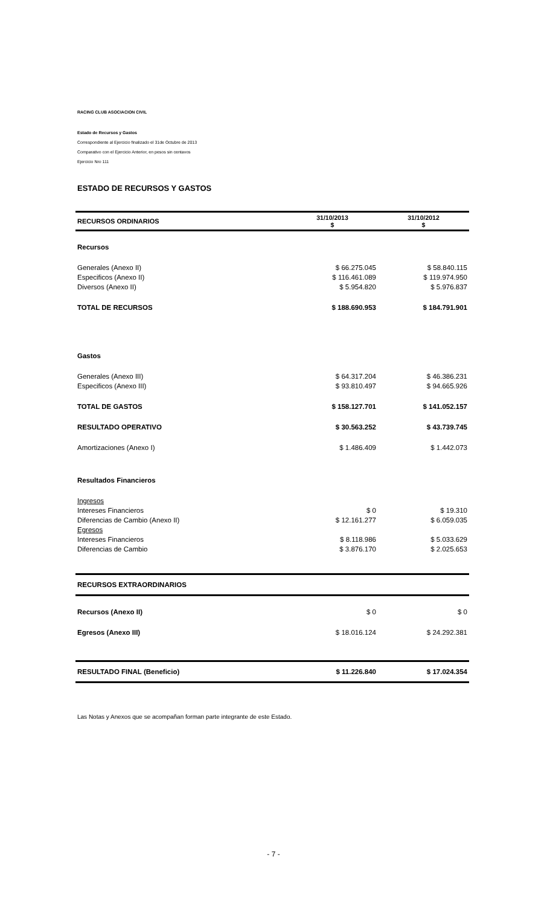RACING CLUB ASOCIACION CIVIL
Estado de Recursos y Gastos
Correspondiente al Ejercicio finalizado el 31de Octubre de 2013
Comparativo con el Ejercicio Anterior, en pesos sin centavos
Ejercicio Nro 111
ESTADO DE RECURSOS Y GASTOS
| RECURSOS ORDINARIOS | 31/10/2013 $ | 31/10/2012 $ |
| --- | --- | --- |
| Recursos | | |
| Generales (Anexo II) | $ 66.275.045 | $ 58.840.115 |
| Especificos (Anexo II) | $ 116.461.089 | $ 119.974.950 |
| Diversos (Anexo II) | $ 5.954.820 | $ 5.976.837 |
| TOTAL DE RECURSOS | $ 188.690.953 | $ 184.791.901 |
| Gastos | | |
| Generales (Anexo III) | $ 64.317.204 | $ 46.386.231 |
| Especificos (Anexo III) | $ 93.810.497 | $ 94.665.926 |
| TOTAL DE GASTOS | $ 158.127.701 | $ 141.052.157 |
| RESULTADO OPERATIVO | $ 30.563.252 | $ 43.739.745 |
| Amortizaciones (Anexo I) | $ 1.486.409 | $ 1.442.073 |
| Resultados Financieros | | |
| Ingresos | | |
| Intereses Financieros | $ 0 | $ 19.310 |
| Diferencias de Cambio (Anexo II) | $ 12.161.277 | $ 6.059.035 |
| Egresos | | |
| Intereses Financieros | $ 8.118.986 | $ 5.033.629 |
| Diferencias de Cambio | $ 3.876.170 | $ 2.025.653 |
| RECURSOS EXTRAORDINARIOS | | |
| Recursos (Anexo II) | $ 0 | $ 0 |
| Egresos (Anexo III) | $ 18.016.124 | $ 24.292.381 |
| RESULTADO FINAL (Beneficio) | $ 11.226.840 | $ 17.024.354 |
Las Notas y Anexos que se acompañan forman parte integrante de este Estado.
- 7 -